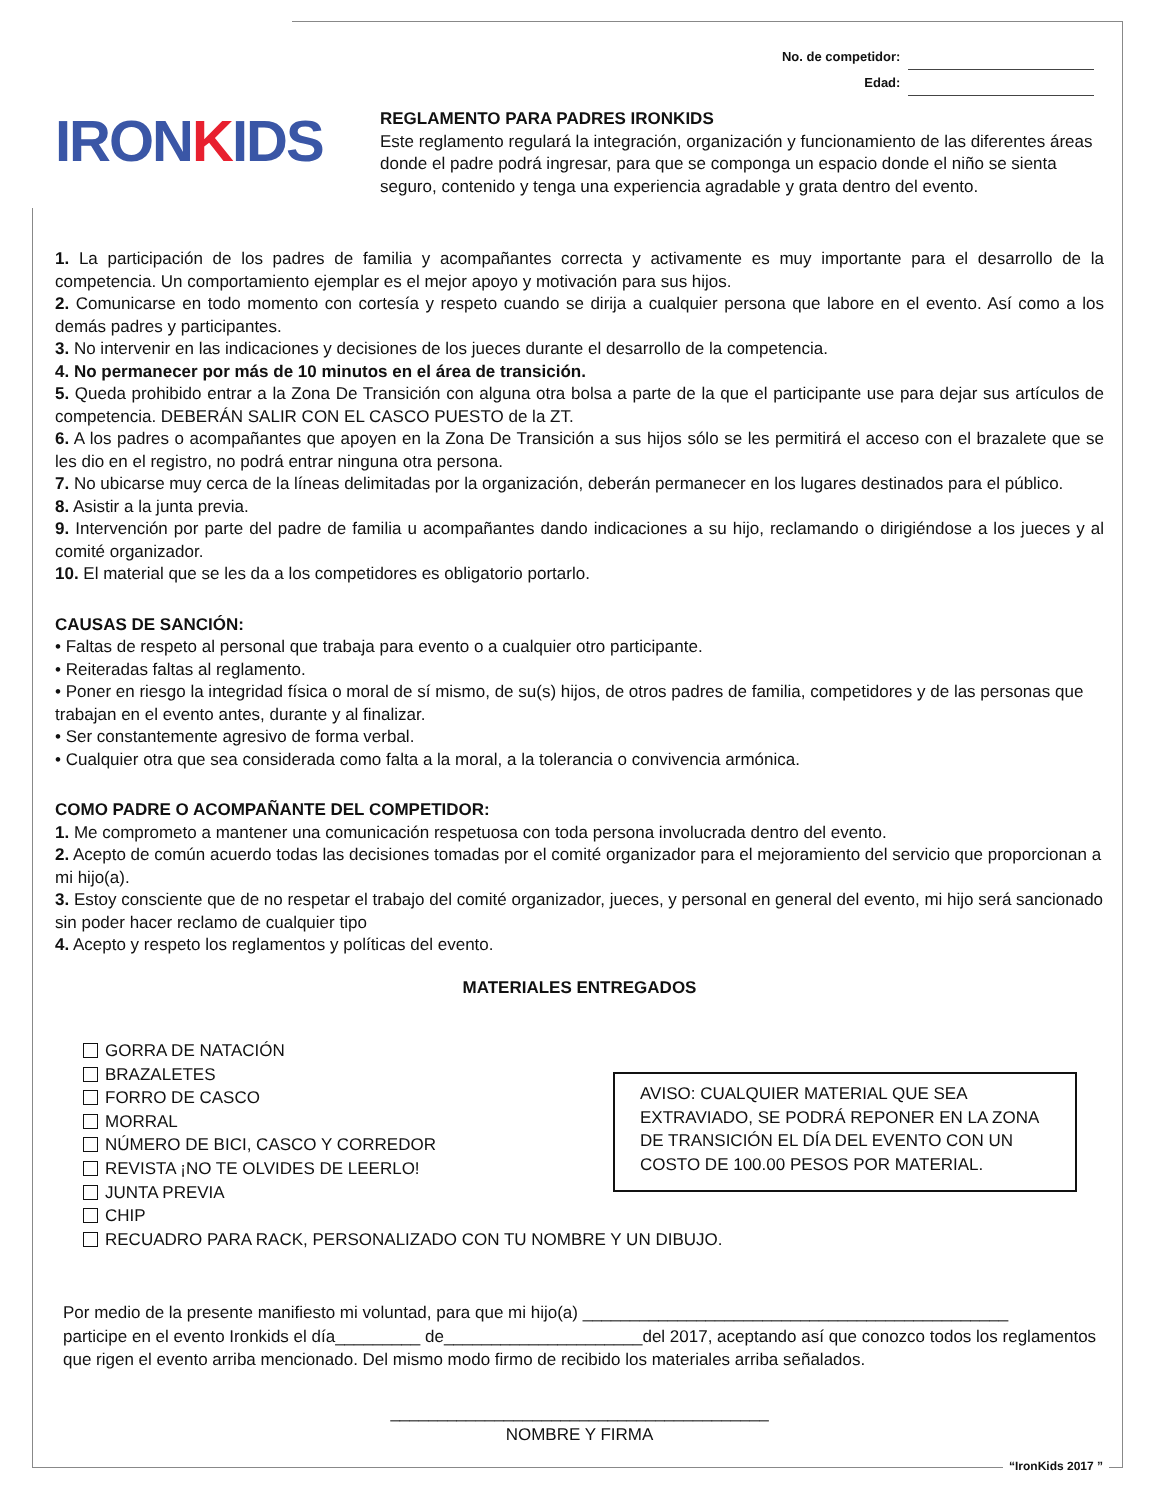No. de competidor:
Edad:
IRONKIDS
REGLAMENTO PARA PADRES IRONKIDS
Este reglamento regulará la integración, organización y funcionamiento de las diferentes áreas donde el padre podrá ingresar, para que se componga un espacio donde el niño se sienta seguro, contenido y tenga una experiencia agradable y grata dentro del evento.
1. La participación de los padres de familia y acompañantes correcta y activamente es muy importante para el desarrollo de la competencia. Un comportamiento ejemplar es el mejor apoyo y motivación para sus hijos.
2. Comunicarse en todo momento con cortesía y respeto cuando se dirija a cualquier persona que labore en el evento. Así como a los demás padres y participantes.
3. No intervenir en las indicaciones y decisiones de los jueces durante el desarrollo de la competencia.
4. No permanecer por más de 10 minutos en el área de transición.
5. Queda prohibido entrar a la Zona De Transición con alguna otra bolsa a parte de la que el participante use para dejar sus artículos de competencia. DEBERÁN SALIR CON EL CASCO PUESTO de la ZT.
6. A los padres o acompañantes que apoyen en la Zona De Transición a sus hijos sólo se les permitirá el acceso con el brazalete que se les dio en el registro, no podrá entrar ninguna otra persona.
7. No ubicarse muy cerca de la líneas delimitadas por la organización, deberán permanecer en los lugares destinados para el público.
8. Asistir a la junta previa.
9. Intervención por parte del padre de familia u acompañantes dando indicaciones a su hijo, reclamando o dirigiéndose a los jueces y al comité organizador.
10. El material que se les da a los competidores es obligatorio portarlo.
CAUSAS DE SANCIÓN:
• Faltas de respeto al personal que trabaja para evento o a cualquier otro participante.
• Reiteradas faltas al reglamento.
• Poner en riesgo la integridad física o moral de sí mismo, de su(s) hijos, de otros padres de familia, competidores y de las personas que trabajan en el evento antes, durante y al finalizar.
• Ser constantemente agresivo de forma verbal.
• Cualquier otra que sea considerada como falta a la moral, a la tolerancia o convivencia armónica.
COMO PADRE O ACOMPAÑANTE DEL COMPETIDOR:
1. Me comprometo a mantener una comunicación respetuosa con toda persona involucrada dentro del evento.
2. Acepto de común acuerdo todas las decisiones tomadas por el comité organizador para el mejoramiento del servicio que proporcionan a mi hijo(a).
3. Estoy consciente que de no respetar el trabajo del comité organizador, jueces, y personal en general del evento, mi hijo será sancionado sin poder hacer reclamo de cualquier tipo
4. Acepto y respeto los reglamentos y políticas del evento.
MATERIALES ENTREGADOS
GORRA DE NATACIÓN
BRAZALETES
FORRO DE CASCO
MORRAL
NÚMERO DE BICI, CASCO Y CORREDOR
REVISTA ¡NO TE OLVIDES DE LEERLO!
JUNTA PREVIA
CHIP
RECUADRO PARA RACK, PERSONALIZADO CON TU NOMBRE Y UN DIBUJO.
AVISO: CUALQUIER MATERIAL QUE SEA EXTRAVIADO, SE PODRÁ REPONER EN LA ZONA DE TRANSICIÓN EL DÍA DEL EVENTO CON UN COSTO DE 100.00 PESOS POR MATERIAL.
Por medio de la presente manifiesto mi voluntad, para que mi hijo(a) _____________________________________________
participe en el evento Ironkids el día_________ de_____________________del 2017, aceptando así que conozco todos los reglamentos que rigen el evento arriba mencionado. Del mismo modo firmo de recibido los materiales arriba señalados.
________________________________________
NOMBRE Y FIRMA
“IronKids 2017 ”